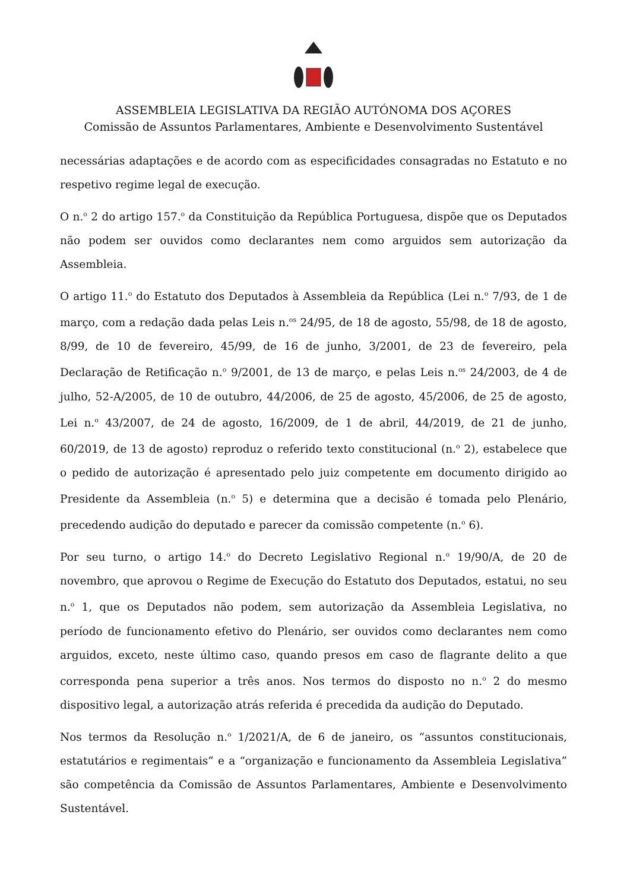ASSEMBLEIA LEGISLATIVA DA REGIÃO AUTÓNOMA DOS AÇORES
Comissão de Assuntos Parlamentares, Ambiente e Desenvolvimento Sustentável
necessárias adaptações e de acordo com as especificidades consagradas no Estatuto e no respetivo regime legal de execução.
O n.<sup>o</sup> 2 do artigo 157.<sup>o</sup> da Constituição da República Portuguesa, dispõe que os Deputados não podem ser ouvidos como declarantes nem como arguidos sem autorização da Assembleia.
O artigo 11.<sup>o</sup> do Estatuto dos Deputados à Assembleia da República (Lei n.<sup>o</sup> 7/93, de 1 de março, com a redação dada pelas Leis n.<sup>os</sup> 24/95, de 18 de agosto, 55/98, de 18 de agosto, 8/99, de 10 de fevereiro, 45/99, de 16 de junho, 3/2001, de 23 de fevereiro, pela Declaração de Retificação n.<sup>o</sup> 9/2001, de 13 de março, e pelas Leis n.<sup>os</sup> 24/2003, de 4 de julho, 52-A/2005, de 10 de outubro, 44/2006, de 25 de agosto, 45/2006, de 25 de agosto, Lei n.<sup>o</sup> 43/2007, de 24 de agosto, 16/2009, de 1 de abril, 44/2019, de 21 de junho, 60/2019, de 13 de agosto) reproduz o referido texto constitucional (n.<sup>o</sup> 2), estabelece que o pedido de autorização é apresentado pelo juiz competente em documento dirigido ao Presidente da Assembleia (n.<sup>o</sup> 5) e determina que a decisão é tomada pelo Plenário, precedendo audição do deputado e parecer da comissão competente (n.<sup>o</sup> 6).
Por seu turno, o artigo 14.<sup>o</sup> do Decreto Legislativo Regional n.<sup>o</sup> 19/90/A, de 20 de novembro, que aprovou o Regime de Execução do Estatuto dos Deputados, estatui, no seu n.<sup>o</sup> 1, que os Deputados não podem, sem autorização da Assembleia Legislativa, no período de funcionamento efetivo do Plenário, ser ouvidos como declarantes nem como arguidos, exceto, neste último caso, quando presos em caso de flagrante delito a que corresponda pena superior a três anos. Nos termos do disposto no n.<sup>o</sup> 2 do mesmo dispositivo legal, a autorização atrás referida é precedida da audição do Deputado.
Nos termos da Resolução n.<sup>o</sup> 1/2021/A, de 6 de janeiro, os “assuntos constitucionais, estatutários e regimentais” e a “organização e funcionamento da Assembleia Legislativa” são competência da Comissão de Assuntos Parlamentares, Ambiente e Desenvolvimento Sustentável.